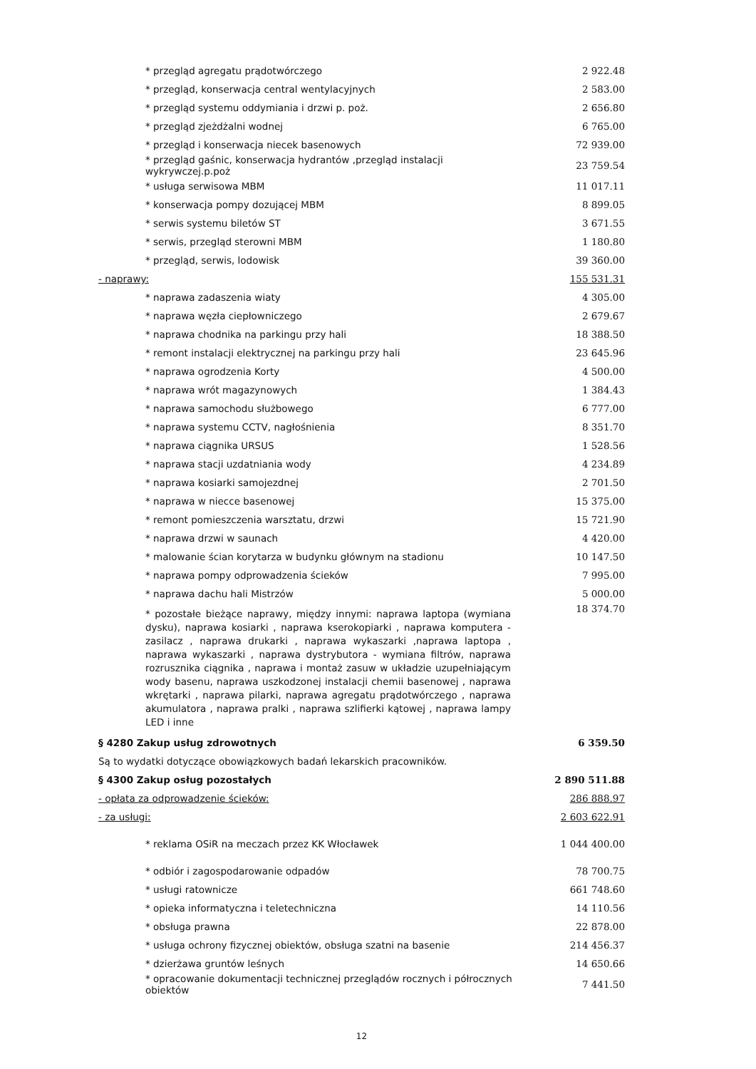| * przegląd agregatu prądotwórczego | 2 922.48 |
| * przegląd, konserwacja central wentylacyjnych | 2 583.00 |
| * przegląd systemu oddymiania i drzwi p. poż. | 2 656.80 |
| * przegląd zjeżdżalni wodnej | 6 765.00 |
| * przegląd i konserwacja niecek basenowych | 72 939.00 |
| * przegląd gaśnic, konserwacja hydrantów ,przegląd instalacji wykrywczej.p.poż | 23 759.54 |
| * usługa serwisowa MBM | 11 017.11 |
| * konserwacja pompy dozującej MBM | 8 899.05 |
| * serwis systemu biletów ST | 3 671.55 |
| * serwis, przegląd sterowni MBM | 1 180.80 |
| * przegląd, serwis, lodowisk | 39 360.00 |
| - naprawy: | 155 531.31 |
| * naprawa zadaszenia wiaty | 4 305.00 |
| * naprawa węzła ciepłowniczego | 2 679.67 |
| * naprawa chodnika na parkingu przy hali | 18 388.50 |
| * remont instalacji elektrycznej na parkingu przy hali | 23 645.96 |
| * naprawa ogrodzenia Korty | 4 500.00 |
| * naprawa wrót magazynowych | 1 384.43 |
| * naprawa samochodu służbowego | 6 777.00 |
| * naprawa systemu CCTV, nagłośnienia | 8 351.70 |
| * naprawa ciągnika URSUS | 1 528.56 |
| * naprawa stacji uzdatniania wody | 4 234.89 |
| * naprawa kosiarki samojezdnej | 2 701.50 |
| * naprawa w niecce basenowej | 15 375.00 |
| * remont pomieszczenia warsztatu, drzwi | 15 721.90 |
| * naprawa drzwi w saunach | 4 420.00 |
| * malowanie ścian korytarza w budynku głównym na stadionu | 10 147.50 |
| * naprawa pompy odprowadzenia ścieków | 7 995.00 |
| * naprawa dachu hali Mistrzów | 5 000.00 |
| * pozostałe bieżące naprawy, między innymi: naprawa laptopa (wymiana dysku), naprawa kosiarki , naprawa kserokopiarki , naprawa komputera - zasilacz , naprawa drukarki , naprawa wykaszarki ,naprawa laptopa , naprawa wykaszarki , naprawa dystrybutora - wymiana filtrów, naprawa rozrusznika ciągnika , naprawa i montaż zasuw w układzie uzupełniającym wody basenu, naprawa uszkodzonej instalacji chemii basenowej , naprawa wkrętarki , naprawa pilarki, naprawa agregatu prądotwórczego , naprawa akumulatora , naprawa pralki , naprawa szlifierki kątowej , naprawa lampy LED i inne | 18 374.70 |
| § 4280 Zakup usług zdrowotnych | 6 359.50 |
| Są to wydatki dotyczące obowiązkowych badań lekarskich pracowników. | |
| § 4300 Zakup osług pozostałych | 2 890 511.88 |
| - opłata za odprowadzenie ścieków: | 286 888.97 |
| - za usługi: | 2 603 622.91 |
| * reklama OSiR na meczach przez KK Włocławek | 1 044 400.00 |
| * odbiór i zagospodarowanie odpadów | 78 700.75 |
| * usługi ratownicze | 661 748.60 |
| * opieka informatyczna i teletechniczna | 14 110.56 |
| * obsługa prawna | 22 878.00 |
| * usługa ochrony fizycznej obiektów, obsługa szatni na basenie | 214 456.37 |
| * dzierżawa gruntów leśnych | 14 650.66 |
| * opracowanie dokumentacji technicznej przeglądów rocznych i półrocznych obiektów | 7 441.50 |
12